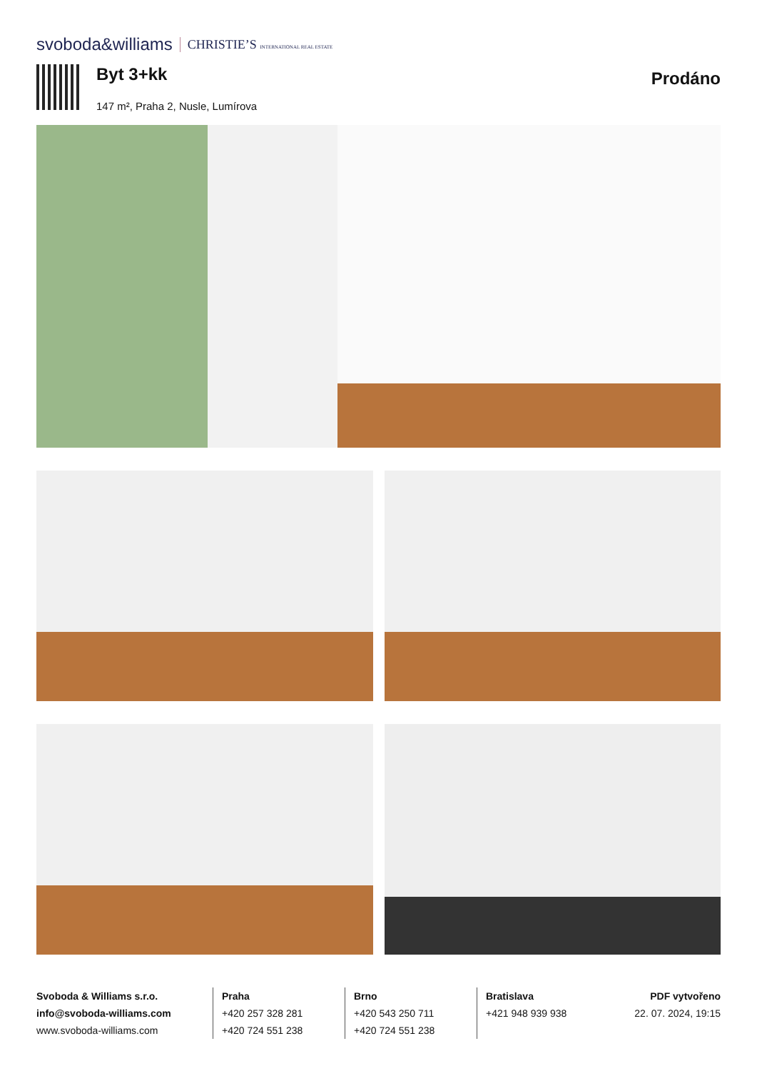svoboda&williams CHRISTIE’S INTERNATIONAL REAL ESTATE
Byt 3+kk
147 m², Praha 2, Nusle, Lumírova
Prodáno
Svoboda & Williams s.r.o.
info@svoboda-williams.com
www.svoboda-williams.com
Praha
+420 257 328 281
+420 724 551 238
Brno
+420 543 250 711
+420 724 551 238
Bratislava
+421 948 939 938
PDF vytvořeno
22. 07. 2024, 19:15